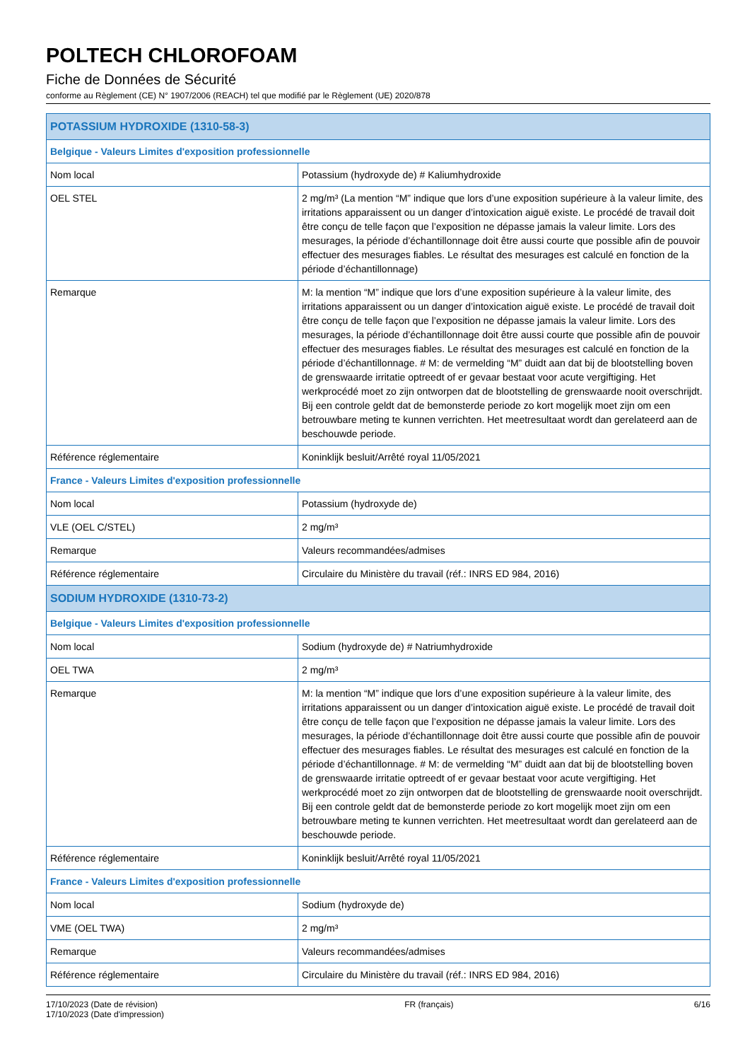POLTECH CHLOROFOAM
Fiche de Données de Sécurité
conforme au Règlement (CE) N° 1907/2006 (REACH) tel que modifié par le Règlement (UE) 2020/878
| POTASSIUM HYDROXIDE (1310-58-3) | |
| Belgique - Valeurs Limites d'exposition professionnelle | |
| Nom local | Potassium (hydroxyde de) # Kaliumhydroxide |
| OEL STEL | 2 mg/m³ (La mention “M” indique que lors d’une exposition supérieure à la valeur limite, des irritations apparaissent ou un danger d’intoxication aiguë existe. Le procédé de travail doit être conçu de telle façon que l’exposition ne dépasse jamais la valeur limite. Lors des mesurages, la période d’échantillonnage doit être aussi courte que possible afin de pouvoir effectuer des mesurages fiables. Le résultat des mesurages est calculé en fonction de la période d’échantillonnage) |
| Remarque | M: la mention “M” indique que lors d’une exposition supérieure à la valeur limite, des irritations apparaissent ou un danger d’intoxication aiguë existe. Le procédé de travail doit être conçu de telle façon que l’exposition ne dépasse jamais la valeur limite. Lors des mesurages, la période d’échantillonnage doit être aussi courte que possible afin de pouvoir effectuer des mesurages fiables. Le résultat des mesurages est calculé en fonction de la période d’échantillonnage. # M: de vermelding “M” duidt aan dat bij de blootstelling boven de grenswaarde irritatie optreedt of er gevaar bestaat voor acute vergiftiging. Het werkprocédé moet zo zijn ontworpen dat de blootstelling de grenswaarde nooit overschrijdt. Bij een controle geldt dat de bemonsterde periode zo kort mogelijk moet zijn om een betrouwbare meting te kunnen verrichten. Het meetresultaat wordt dan gerelateerd aan de beschouwde periode. |
| Référence réglementaire | Koninklijk besluit/Arrêté royal 11/05/2021 |
| France - Valeurs Limites d'exposition professionnelle | |
| Nom local | Potassium (hydroxyde de) |
| VLE (OEL C/STEL) | 2 mg/m³ |
| Remarque | Valeurs recommandées/admises |
| Référence réglementaire | Circulaire du Ministère du travail (réf.: INRS ED 984, 2016) |
| SODIUM HYDROXIDE (1310-73-2) | |
| Belgique - Valeurs Limites d'exposition professionnelle | |
| Nom local | Sodium (hydroxyde de) # Natriumhydroxide |
| OEL TWA | 2 mg/m³ |
| Remarque | M: la mention “M” indique que lors d’une exposition supérieure à la valeur limite, des irritations apparaissent ou un danger d’intoxication aiguë existe. Le procédé de travail doit être conçu de telle façon que l’exposition ne dépasse jamais la valeur limite. Lors des mesurages, la période d’échantillonnage doit être aussi courte que possible afin de pouvoir effectuer des mesurages fiables. Le résultat des mesurages est calculé en fonction de la période d’échantillonnage. # M: de vermelding “M” duidt aan dat bij de blootstelling boven de grenswaarde irritatie optreedt of er gevaar bestaat voor acute vergiftiging. Het werkprocédé moet zo zijn ontworpen dat de blootstelling de grenswaarde nooit overschrijdt. Bij een controle geldt dat de bemonsterde periode zo kort mogelijk moet zijn om een betrouwbare meting te kunnen verrichten. Het meetresultaat wordt dan gerelateerd aan de beschouwde periode. |
| Référence réglementaire | Koninklijk besluit/Arrêté royal 11/05/2021 |
| France - Valeurs Limites d'exposition professionnelle | |
| Nom local | Sodium (hydroxyde de) |
| VME (OEL TWA) | 2 mg/m³ |
| Remarque | Valeurs recommandées/admises |
| Référence réglementaire | Circulaire du Ministère du travail (réf.: INRS ED 984, 2016) |
17/10/2023 (Date de révision)
17/10/2023 (Date d'impression)
FR (français) 6/16